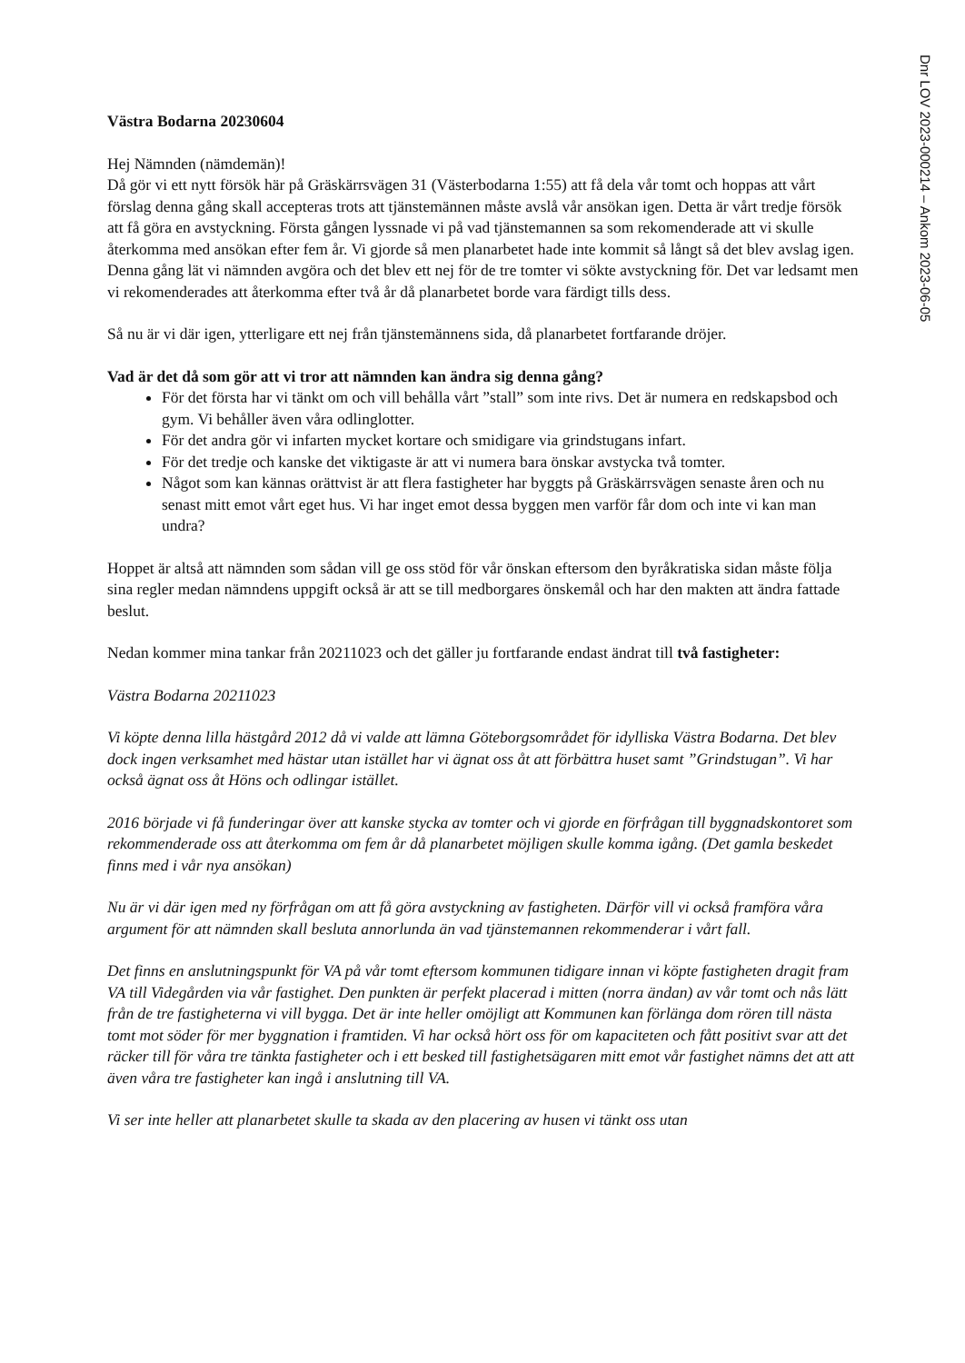Dnr LOV 2023-000214 – Ankom 2023-06-05
Västra Bodarna 20230604
Hej Nämnden (nämdemän)!
Då gör vi ett nytt försök här på Gräskärrsvägen 31 (Västerbodarna 1:55) att få dela vår tomt och hoppas att vårt förslag denna gång skall accepteras trots att tjänstemännen måste avslå vår ansökan igen. Detta är vårt tredje försök att få göra en avstyckning. Första gången lyssnade vi på vad tjänstemannen sa som rekomenderade att vi skulle återkomma med ansökan efter fem år. Vi gjorde så men planarbetet hade inte kommit så långt så det blev avslag igen. Denna gång lät vi nämnden avgöra och det blev ett nej för de tre tomter vi sökte avstyckning för. Det var ledsamt men vi rekomenderades att återkomma efter två år då planarbetet borde vara färdigt tills dess.
Så nu är vi där igen, ytterligare ett nej från tjänstemännens sida, då planarbetet fortfarande dröjer.
Vad är det då som gör att vi tror att nämnden kan ändra sig denna gång?
För det första har vi tänkt om och vill behålla vårt ”stall” som inte rivs. Det är numera en redskapsbod och gym. Vi behåller även våra odlinglotter.
För det andra gör vi infarten mycket kortare och smidigare via grindstugans infart.
För det tredje och kanske det viktigaste är att vi numera bara önskar avstycka två tomter.
Något som kan kännas orättvist är att flera fastigheter har byggts på Gräskärrsvägen senaste åren och nu senast mitt emot vårt eget hus. Vi har inget emot dessa byggen men varför får dom och inte vi kan man undra?
Hoppet är altså att nämnden som sådan vill ge oss stöd för vår önskan eftersom den byråkratiska sidan måste följa sina regler medan nämndens uppgift också är att se till medborgares önskemål och har den makten att ändra fattade beslut.
Nedan kommer mina tankar från 20211023 och det gäller ju fortfarande endast ändrat till två fastigheter:
Västra Bodarna 20211023
Vi köpte denna lilla hästgård 2012 då vi valde att lämna Göteborgsområdet för idylliska Västra Bodarna. Det blev dock ingen verksamhet med hästar utan istället har vi ägnat oss åt att förbättra huset samt ”Grindstugan”. Vi har också ägnat oss åt Höns och odlingar istället.
2016 började vi få funderingar över att kanske stycka av tomter och vi gjorde en förfrågan till byggnadskontoret som rekommenderade oss att återkomma om fem år då planarbetet möjligen skulle komma igång. (Det gamla beskedet finns med i vår nya ansökan)
Nu är vi där igen med ny förfrågan om att få göra avstyckning av fastigheten. Därför vill vi också framföra våra argument för att nämnden skall besluta annorlunda än vad tjänstemannen rekommenderar i vårt fall.
Det finns en anslutningspunkt för VA på vår tomt eftersom kommunen tidigare innan vi köpte fastigheten dragit fram VA till Videgården via vår fastighet. Den punkten är perfekt placerad i mitten (norra ändan) av vår tomt och nås lätt från de tre fastigheterna vi vill bygga. Det är inte heller omöjligt att Kommunen kan förlänga dom rören till nästa tomt mot söder för mer byggnation i framtiden. Vi har också hört oss för om kapaciteten och fått positivt svar att det räcker till för våra tre tänkta fastigheter och i ett besked till fastighetsägaren mitt emot vår fastighet nämns det att att även våra tre fastigheter kan ingå i anslutning till VA.
Vi ser inte heller att planarbetet skulle ta skada av den placering av husen vi tänkt oss utan